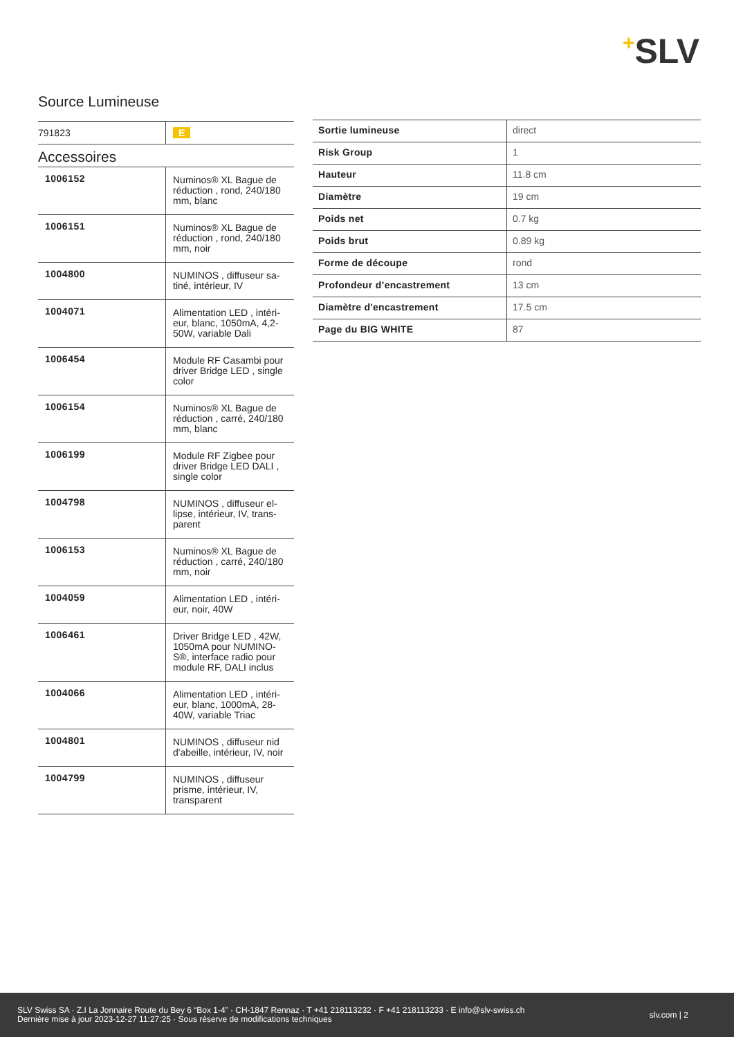+SLV
Source Lumineuse
| 791823 | E |
Accessoires
| 1006152 | Numinos® XL Bague de réduction , rond, 240/180 mm, blanc |
| 1006151 | Numinos® XL Bague de réduction , rond, 240/180 mm, noir |
| 1004800 | NUMINOS , diffuseur sa-tiné, intérieur, IV |
| 1004071 | Alimentation LED , intéri-eur, blanc, 1050mA, 4,2-50W, variable Dali |
| 1006454 | Module RF Casambi pour driver Bridge LED , single color |
| 1006154 | Numinos® XL Bague de réduction , carré, 240/180 mm, blanc |
| 1006199 | Module RF Zigbee pour driver Bridge LED DALI , single color |
| 1004798 | NUMINOS , diffuseur el-lipse, intérieur, IV, trans-parent |
| 1006153 | Numinos® XL Bague de réduction , carré, 240/180 mm, noir |
| 1004059 | Alimentation LED , intéri-eur, noir, 40W |
| 1006461 | Driver Bridge LED , 42W, 1050mA pour NUMINO-S®, interface radio pour module RF, DALI inclus |
| 1004066 | Alimentation LED , intéri-eur, blanc, 1000mA, 28-40W, variable Triac |
| 1004801 | NUMINOS , diffuseur nid d'abeille, intérieur, IV, noir |
| 1004799 | NUMINOS , diffuseur prisme, intérieur, IV, transparent |
| Sortie lumineuse | direct |
| Risk Group | 1 |
| Hauteur | 11.8 cm |
| Diamètre | 19 cm |
| Poids net | 0.7 kg |
| Poids brut | 0.89 kg |
| Forme de découpe | rond |
| Profondeur d’encastrement | 13 cm |
| Diamètre d'encastrement | 17.5 cm |
| Page du BIG WHITE | 87 |
SLV Swiss SA · Z.I La Jonnaire Route du Bey 6 “Box 1-4” · CH-1847 Rennaz · T +41 218113232 · F +41 218113233 · E info@slv-swiss.ch
Dernière mise à jour 2023-12-27 11:27:25 · Sous réserve de modifications techniques
slv.com | 2